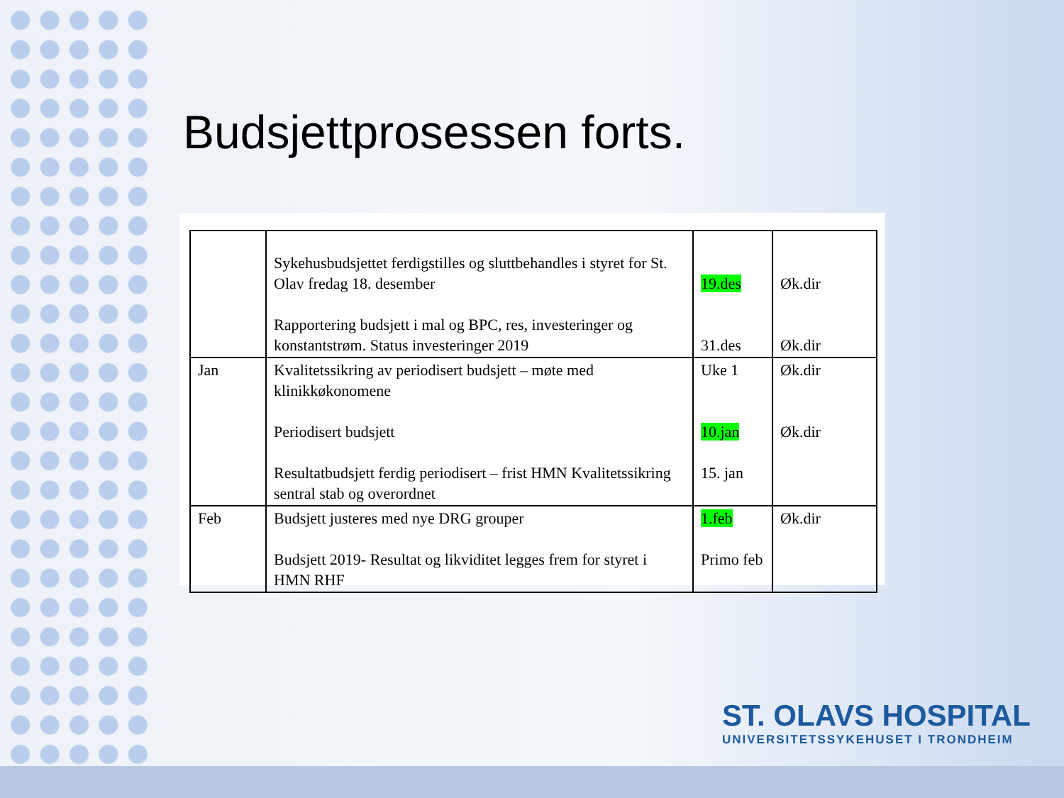Budsjettprosessen forts.
| | Sykehusbudsjettet ferdigstilles og sluttbehandles i styret for St. Olav fredag 18. desember Rapportering budsjett i mal og BPC, res, investeringer og konstantstrøm. Status investeringer 2019 | 19.des 31.des | Øk.dir Øk.dir |
| Jan | Kvalitetssikring av periodisert budsjett – møte med klinikkøkonomene Periodisert budsjett Resultatbudsjett ferdig periodisert – frist HMN Kvalitetssikring sentral stab og overordnet | Uke 1 10.jan 15. jan | Øk.dir Øk.dir |
| Feb | Budsjett justeres med nye DRG grouper Budsjett 2019- Resultat og likviditet legges frem for styret i HMN RHF | 1.feb Primo feb | Øk.dir |
ST. OLAVS HOSPITAL
UNIVERSITETSSYKEHUSET I TRONDHEIM